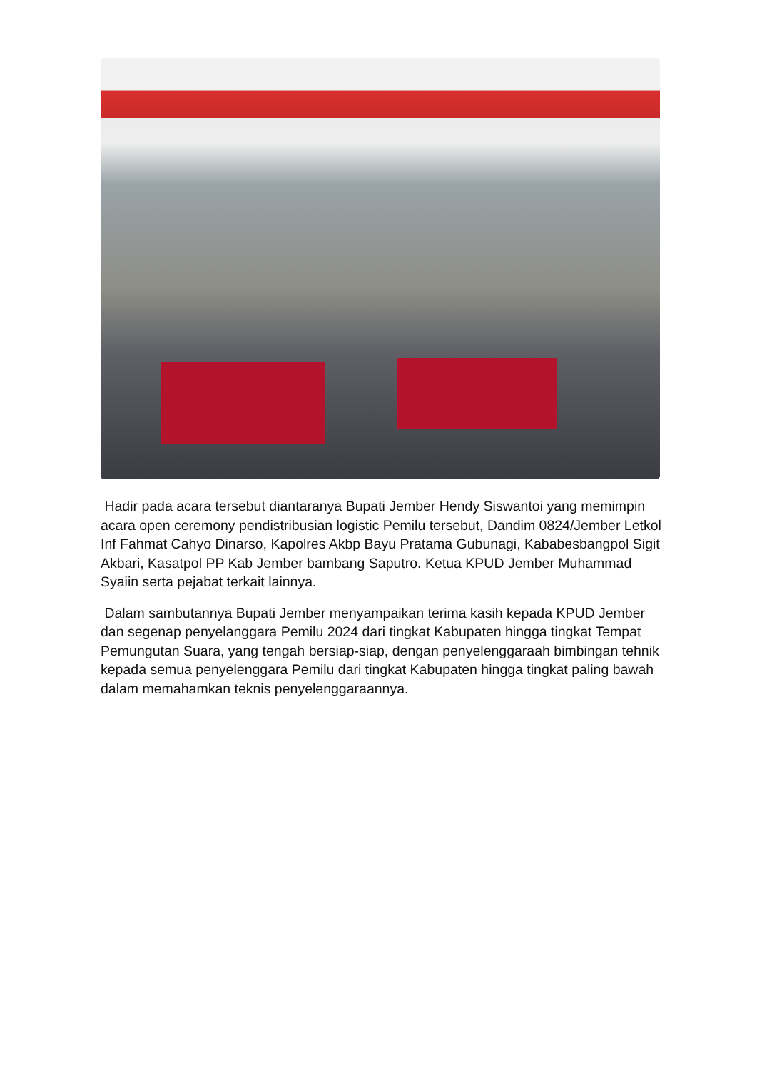Hadir pada acara tersebut diantaranya Bupati Jember Hendy Siswantoi yang memimpin acara open ceremony pendistribusian logistic Pemilu tersebut, Dandim 0824/Jember Letkol Inf Fahmat Cahyo Dinarso, Kapolres Akbp Bayu Pratama Gubunagi, Kababesbangpol Sigit Akbari, Kasatpol PP Kab Jember bambang Saputro. Ketua KPUD Jember Muhammad Syaiin serta pejabat terkait lainnya.
Dalam sambutannya Bupati Jember menyampaikan terima kasih kepada KPUD Jember dan segenap penyelanggara Pemilu 2024 dari tingkat Kabupaten hingga tingkat Tempat Pemungutan Suara, yang tengah bersiap-siap, dengan penyelenggaraah bimbingan tehnik kepada semua penyelenggara Pemilu dari tingkat Kabupaten hingga tingkat paling bawah dalam memahamkan teknis penyelenggaraannya.